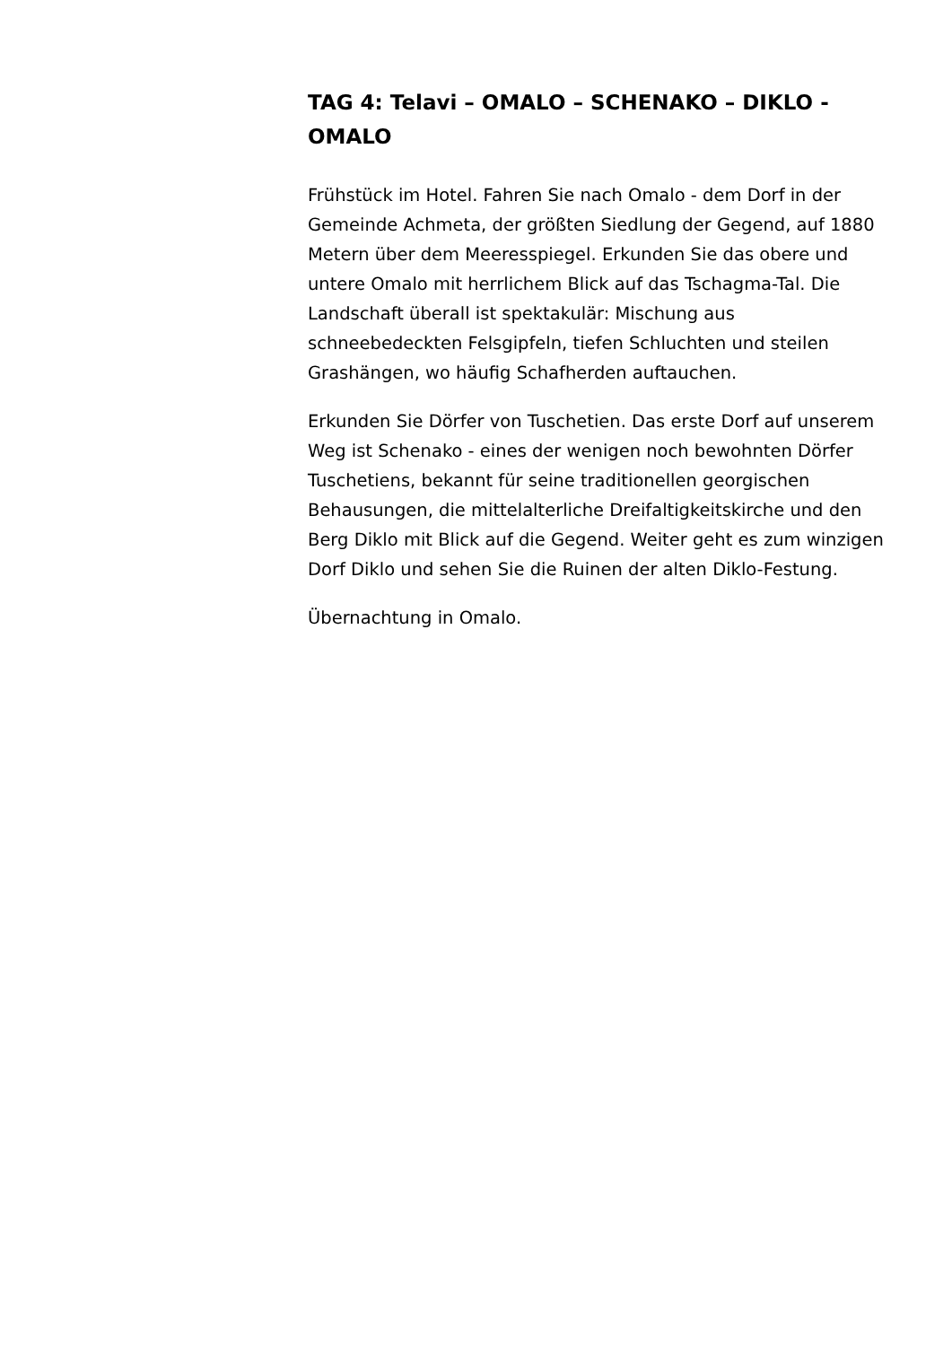TAG 4: Telavi – OMALO – SCHENAKO – DIKLO - OMALO
Frühstück im Hotel. Fahren Sie nach Omalo - dem Dorf in der Gemeinde Achmeta, der größten Siedlung der Gegend, auf 1880 Metern über dem Meeresspiegel. Erkunden Sie das obere und untere Omalo mit herrlichem Blick auf das Tschagma-Tal. Die Landschaft überall ist spektakulär: Mischung aus schneebedeckten Felsgipfeln, tiefen Schluchten und steilen Grashängen, wo häufig Schafherden auftauchen.
Erkunden Sie Dörfer von Tuschetien. Das erste Dorf auf unserem Weg ist Schenako - eines der wenigen noch bewohnten Dörfer Tuschetiens, bekannt für seine traditionellen georgischen Behausungen, die mittelalterliche Dreifaltigkeitskirche und den Berg Diklo mit Blick auf die Gegend. Weiter geht es zum winzigen Dorf Diklo und sehen Sie die Ruinen der alten Diklo-Festung.
Übernachtung in Omalo.